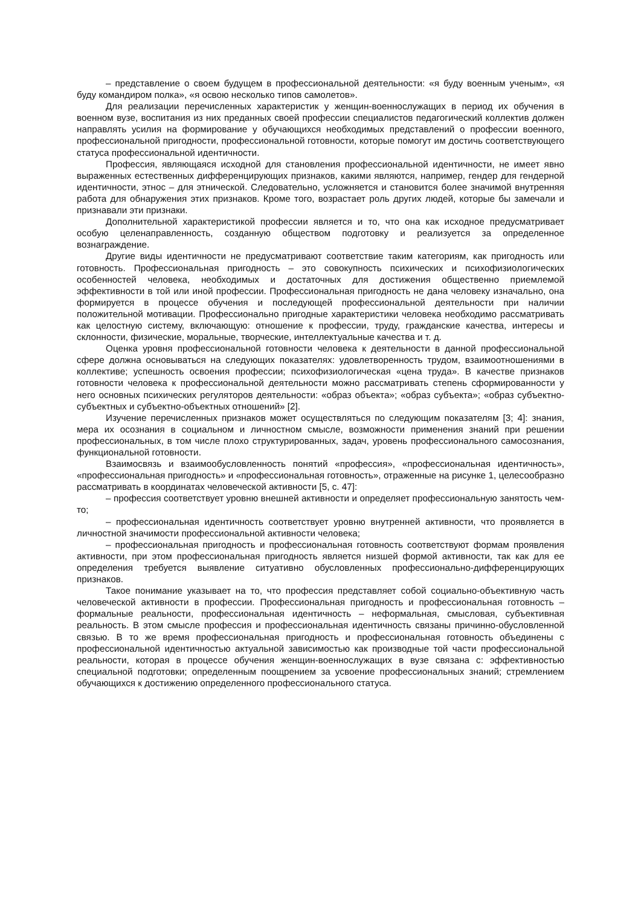– представление о своем будущем в профессиональной деятельности: «я буду военным ученым», «я буду командиром полка», «я освою несколько типов самолетов».
Для реализации перечисленных характеристик у женщин-военнослужащих в период их обучения в военном вузе, воспитания из них преданных своей профессии специалистов педагогический коллектив должен направлять усилия на формирование у обучающихся необходимых представлений о профессии военного, профессиональной пригодности, профессиональной готовности, которые помогут им достичь соответствующего статуса профессиональной идентичности.
Профессия, являющаяся исходной для становления профессиональной идентичности, не имеет явно выраженных естественных дифференцирующих признаков, какими являются, например, гендер для гендерной идентичности, этнос – для этнической. Следовательно, усложняется и становится более значимой внутренняя работа для обнаружения этих признаков. Кроме того, возрастает роль других людей, которые бы замечали и признавали эти признаки.
Дополнительной характеристикой профессии является и то, что она как исходное предусматривает особую целенаправленность, созданную обществом подготовку и реализуется за определенное вознаграждение.
Другие виды идентичности не предусматривают соответствие таким категориям, как пригодность или готовность. Профессиональная пригодность – это совокупность психических и психофизиологических особенностей человека, необходимых и достаточных для достижения общественно приемлемой эффективности в той или иной профессии. Профессиональная пригодность не дана человеку изначально, она формируется в процессе обучения и последующей профессиональной деятельности при наличии положительной мотивации. Профессионально пригодные характеристики человека необходимо рассматривать как целостную систему, включающую: отношение к профессии, труду, гражданские качества, интересы и склонности, физические, моральные, творческие, интеллектуальные качества и т. д.
Оценка уровня профессиональной готовности человека к деятельности в данной профессиональной сфере должна основываться на следующих показателях: удовлетворенность трудом, взаимоотношениями в коллективе; успешность освоения профессии; психофизиологическая «цена труда». В качестве признаков готовности человека к профессиональной деятельности можно рассматривать степень сформированности у него основных психических регуляторов деятельности: «образ объекта»; «образ субъекта»; «образ субъектно-субъектных и субъектно-объектных отношений» [2].
Изучение перечисленных признаков может осуществляться по следующим показателям [3; 4]: знания, мера их осознания в социальном и личностном смысле, возможности применения знаний при решении профессиональных, в том числе плохо структурированных, задач, уровень профессионального самосознания, функциональной готовности.
Взаимосвязь и взаимообусловленность понятий «профессия», «профессиональная идентичность», «профессиональная пригодность» и «профессиональная готовность», отраженные на рисунке 1, целесообразно рассматривать в координатах человеческой активности [5, с. 47]:
– профессия соответствует уровню внешней активности и определяет профессиональную занятость чем-то;
– профессиональная идентичность соответствует уровню внутренней активности, что проявляется в личностной значимости профессиональной активности человека;
– профессиональная пригодность и профессиональная готовность соответствуют формам проявления активности, при этом профессиональная пригодность является низшей формой активности, так как для ее определения требуется выявление ситуативно обусловленных профессионально-дифференцирующих признаков.
Такое понимание указывает на то, что профессия представляет собой социально-объективную часть человеческой активности в профессии. Профессиональная пригодность и профессиональная готовность – формальные реальности, профессиональная идентичность – неформальная, смысловая, субъективная реальность. В этом смысле профессия и профессиональная идентичность связаны причинно-обусловленной связью. В то же время профессиональная пригодность и профессиональная готовность объединены с профессиональной идентичностью актуальной зависимостью как производные той части профессиональной реальности, которая в процессе обучения женщин-военнослужащих в вузе связана с: эффективностью специальной подготовки; определенным поощрением за усвоение профессиональных знаний; стремлением обучающихся к достижению определенного профессионального статуса.